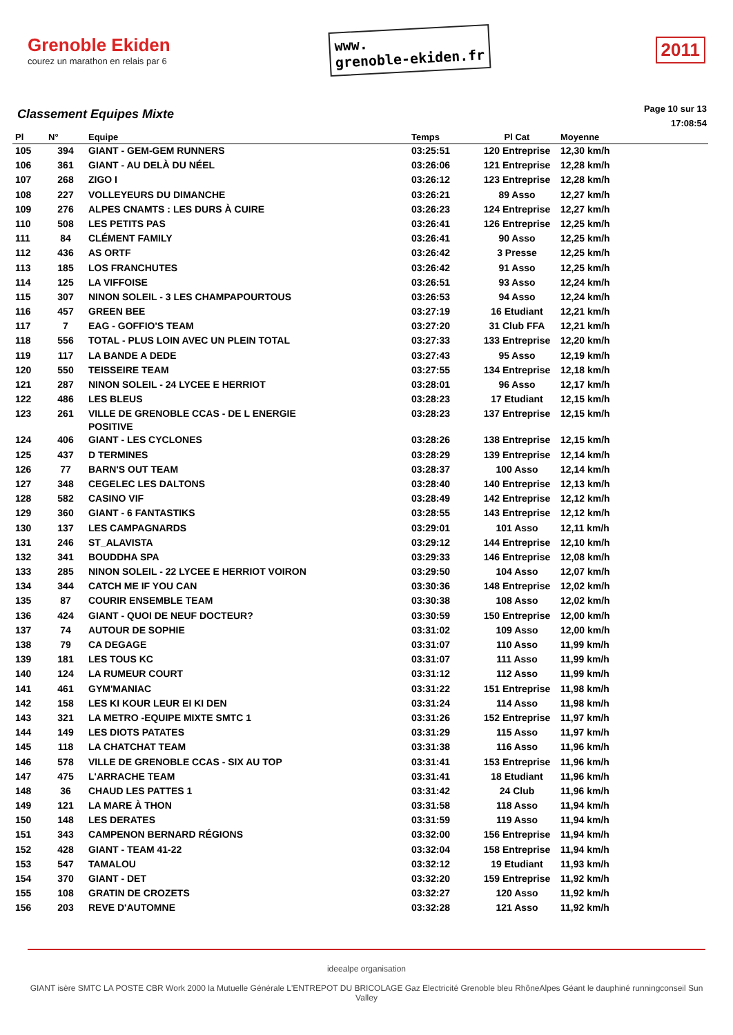Grenoble Ekiden
courez un marathon en relais par 6
www.
grenoble-ekiden.fr
2011
Classement Equipes Mixte
Page 10 sur 13
17:08:54
| Pl | N° | Equipe | Temps | Pl Cat | Moyenne |
| --- | --- | --- | --- | --- | --- |
| 105 | 394 | GIANT - GEM-GEM RUNNERS | 03:25:51 | 120 Entreprise | 12,30 km/h |
| 106 | 361 | GIANT - AU DELÀ DU NÉEL | 03:26:06 | 121 Entreprise | 12,28 km/h |
| 107 | 268 | ZIGO I | 03:26:12 | 123 Entreprise | 12,28 km/h |
| 108 | 227 | VOLLEYEURS DU DIMANCHE | 03:26:21 | 89 Asso | 12,27 km/h |
| 109 | 276 | ALPES CNAMTS : LES DURS À CUIRE | 03:26:23 | 124 Entreprise | 12,27 km/h |
| 110 | 508 | LES PETITS PAS | 03:26:41 | 126 Entreprise | 12,25 km/h |
| 111 | 84 | CLÉMENT FAMILY | 03:26:41 | 90 Asso | 12,25 km/h |
| 112 | 436 | AS ORTF | 03:26:42 | 3 Presse | 12,25 km/h |
| 113 | 185 | LOS FRANCHUTES | 03:26:42 | 91 Asso | 12,25 km/h |
| 114 | 125 | LA VIFFOISE | 03:26:51 | 93 Asso | 12,24 km/h |
| 115 | 307 | NINON SOLEIL - 3 LES CHAMPAPOURTOUS | 03:26:53 | 94 Asso | 12,24 km/h |
| 116 | 457 | GREEN BEE | 03:27:19 | 16 Etudiant | 12,21 km/h |
| 117 | 7 | EAG - GOFFIO'S TEAM | 03:27:20 | 31 Club FFA | 12,21 km/h |
| 118 | 556 | TOTAL - PLUS LOIN AVEC UN PLEIN TOTAL | 03:27:33 | 133 Entreprise | 12,20 km/h |
| 119 | 117 | LA BANDE A DEDE | 03:27:43 | 95 Asso | 12,19 km/h |
| 120 | 550 | TEISSEIRE TEAM | 03:27:55 | 134 Entreprise | 12,18 km/h |
| 121 | 287 | NINON SOLEIL - 24 LYCEE E HERRIOT | 03:28:01 | 96 Asso | 12,17 km/h |
| 122 | 486 | LES BLEUS | 03:28:23 | 17 Etudiant | 12,15 km/h |
| 123 | 261 | VILLE DE GRENOBLE CCAS - DE L ENERGIE POSITIVE | 03:28:23 | 137 Entreprise | 12,15 km/h |
| 124 | 406 | GIANT - LES CYCLONES | 03:28:26 | 138 Entreprise | 12,15 km/h |
| 125 | 437 | D TERMINES | 03:28:29 | 139 Entreprise | 12,14 km/h |
| 126 | 77 | BARN'S OUT TEAM | 03:28:37 | 100 Asso | 12,14 km/h |
| 127 | 348 | CEGELEC LES DALTONS | 03:28:40 | 140 Entreprise | 12,13 km/h |
| 128 | 582 | CASINO VIF | 03:28:49 | 142 Entreprise | 12,12 km/h |
| 129 | 360 | GIANT - 6 FANTASTIKS | 03:28:55 | 143 Entreprise | 12,12 km/h |
| 130 | 137 | LES CAMPAGNARDS | 03:29:01 | 101 Asso | 12,11 km/h |
| 131 | 246 | ST_ALAVISTA | 03:29:12 | 144 Entreprise | 12,10 km/h |
| 132 | 341 | BOUDDHA SPA | 03:29:33 | 146 Entreprise | 12,08 km/h |
| 133 | 285 | NINON SOLEIL - 22 LYCEE E HERRIOT VOIRON | 03:29:50 | 104 Asso | 12,07 km/h |
| 134 | 344 | CATCH ME IF YOU CAN | 03:30:36 | 148 Entreprise | 12,02 km/h |
| 135 | 87 | COURIR ENSEMBLE TEAM | 03:30:38 | 108 Asso | 12,02 km/h |
| 136 | 424 | GIANT - QUOI DE NEUF DOCTEUR? | 03:30:59 | 150 Entreprise | 12,00 km/h |
| 137 | 74 | AUTOUR DE SOPHIE | 03:31:02 | 109 Asso | 12,00 km/h |
| 138 | 79 | CA DEGAGE | 03:31:07 | 110 Asso | 11,99 km/h |
| 139 | 181 | LES TOUS KC | 03:31:07 | 111 Asso | 11,99 km/h |
| 140 | 124 | LA RUMEUR COURT | 03:31:12 | 112 Asso | 11,99 km/h |
| 141 | 461 | GYM'MANIAC | 03:31:22 | 151 Entreprise | 11,98 km/h |
| 142 | 158 | LES KI KOUR LEUR EI KI DEN | 03:31:24 | 114 Asso | 11,98 km/h |
| 143 | 321 | LA METRO -EQUIPE MIXTE SMTC 1 | 03:31:26 | 152 Entreprise | 11,97 km/h |
| 144 | 149 | LES DIOTS PATATES | 03:31:29 | 115 Asso | 11,97 km/h |
| 145 | 118 | LA CHATCHAT TEAM | 03:31:38 | 116 Asso | 11,96 km/h |
| 146 | 578 | VILLE DE GRENOBLE CCAS - SIX AU TOP | 03:31:41 | 153 Entreprise | 11,96 km/h |
| 147 | 475 | L'ARRACHE TEAM | 03:31:41 | 18 Etudiant | 11,96 km/h |
| 148 | 36 | CHAUD LES PATTES 1 | 03:31:42 | 24 Club | 11,96 km/h |
| 149 | 121 | LA MARE À THON | 03:31:58 | 118 Asso | 11,94 km/h |
| 150 | 148 | LES DERATES | 03:31:59 | 119 Asso | 11,94 km/h |
| 151 | 343 | CAMPENON BERNARD RÉGIONS | 03:32:00 | 156 Entreprise | 11,94 km/h |
| 152 | 428 | GIANT - TEAM 41-22 | 03:32:04 | 158 Entreprise | 11,94 km/h |
| 153 | 547 | TAMALOU | 03:32:12 | 19 Etudiant | 11,93 km/h |
| 154 | 370 | GIANT - DET | 03:32:20 | 159 Entreprise | 11,92 km/h |
| 155 | 108 | GRATIN DE CROZETS | 03:32:27 | 120 Asso | 11,92 km/h |
| 156 | 203 | REVE D'AUTOMNE | 03:32:28 | 121 Asso | 11,92 km/h |
ideealpe organisation
GIANT isère SMTC LA POSTE CBR Work 2000 la Mutuelle Générale L'ENTREPOT DU BRICOLAGE Gaz Electricité Grenoble bleu RhôneAlpes Géant le dauphiné runningconseil Sun Valley